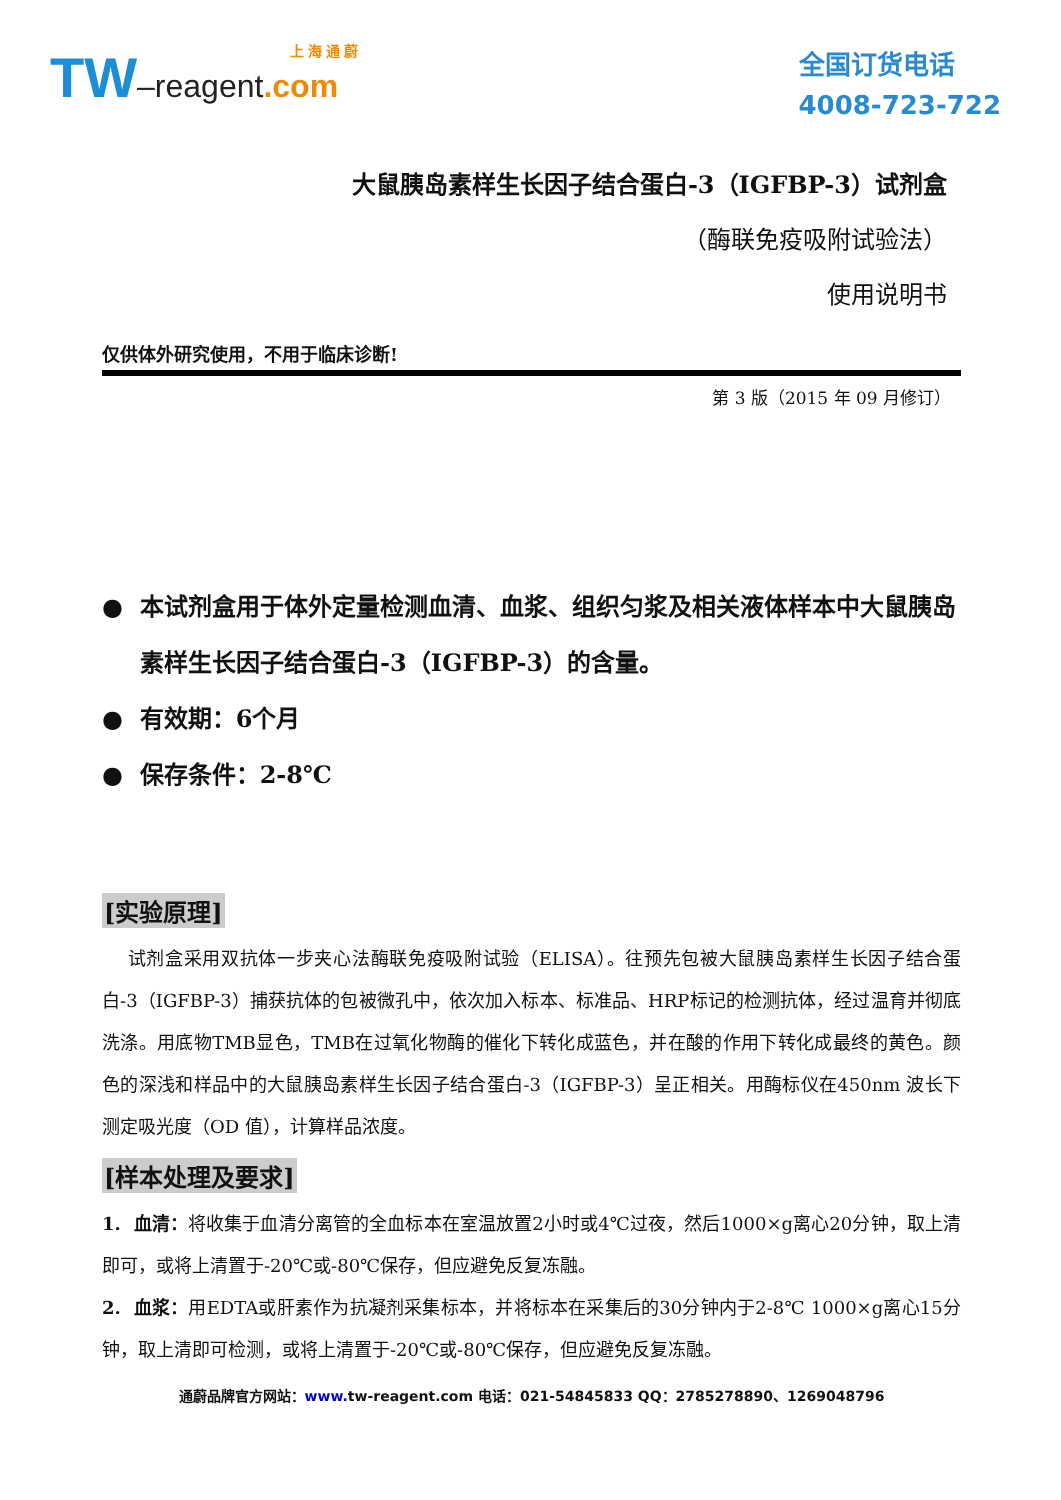TW–reagent.com
上 海 通 蔚
全国订货电话
4008-723-722
大鼠胰岛素样生长因子结合蛋白-3（IGFBP-3）试剂盒
（酶联免疫吸附试验法）
使用说明书
仅供体外研究使用，不用于临床诊断!
第 3 版（2015 年 09 月修订）
● 本试剂盒用于体外定量检测血清、血浆、组织匀浆及相关液体样本中大鼠胰岛素样生长因子结合蛋白-3（IGFBP-3）的含量。
● 有效期：6个月
● 保存条件：2-8℃
[实验原理]
试剂盒采用双抗体一步夹心法酶联免疫吸附试验（ELISA）。往预先包被大鼠胰岛素样生长因子结合蛋白-3（IGFBP-3）捕获抗体的包被微孔中，依次加入标本、标准品、HRP标记的检测抗体，经过温育并彻底洗涤。用底物TMB显色，TMB在过氧化物酶的催化下转化成蓝色，并在酸的作用下转化成最终的黄色。颜色的深浅和样品中的大鼠胰岛素样生长因子结合蛋白-3（IGFBP-3）呈正相关。用酶标仪在450nm 波长下测定吸光度（OD 值），计算样品浓度。
[样本处理及要求]
1. 血清：将收集于血清分离管的全血标本在室温放置2小时或4℃过夜，然后1000×g离心20分钟，取上清即可，或将上清置于-20℃或-80℃保存，但应避免反复冻融。
2. 血浆：用EDTA或肝素作为抗凝剂采集标本，并将标本在采集后的30分钟内于2-8℃ 1000×g离心15分钟，取上清即可检测，或将上清置于-20℃或-80℃保存，但应避免反复冻融。
通蔚品牌官方网站：www. tw-reagent.com 电话：021-54845833 QQ：2785278890、1269048796